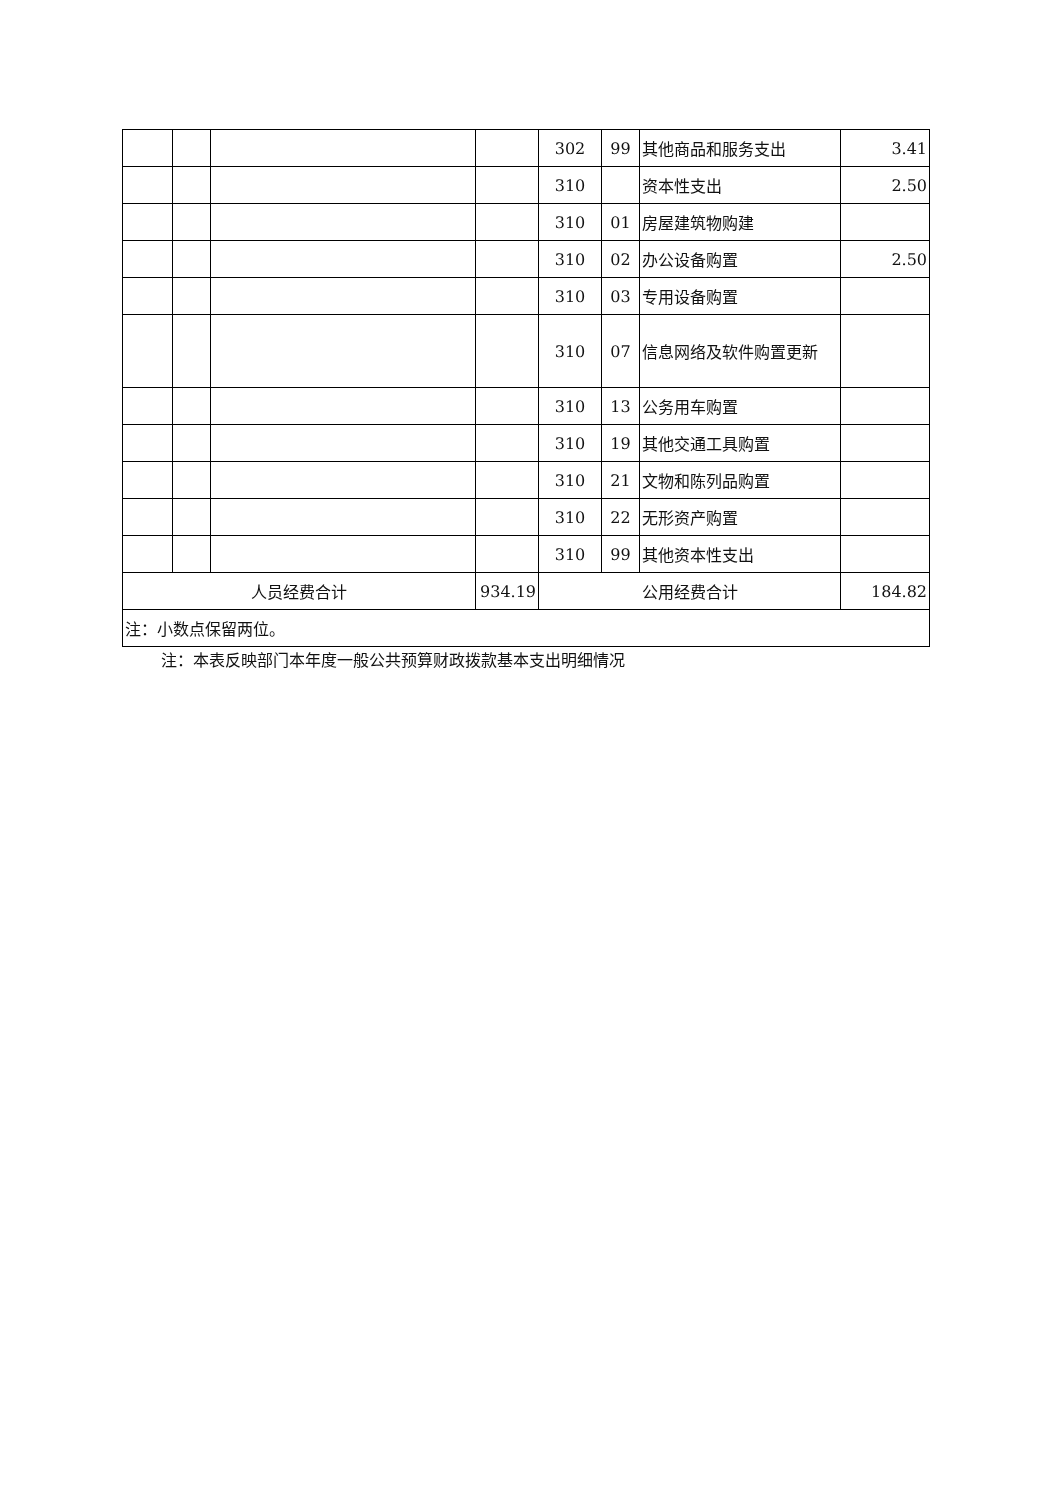| | | | | 302 | 99 | 其他商品和服务支出 | 3.41 |
| | | | | 310 | | 资本性支出 | 2.50 |
| | | | | 310 | 01 | 房屋建筑物购建 | |
| | | | | 310 | 02 | 办公设备购置 | 2.50 |
| | | | | 310 | 03 | 专用设备购置 | |
| | | | | 310 | 07 | 信息网络及软件购置更新 | |
| | | | | 310 | 13 | 公务用车购置 | |
| | | | | 310 | 19 | 其他交通工具购置 | |
| | | | | 310 | 21 | 文物和陈列品购置 | |
| | | | | 310 | 22 | 无形资产购置 | |
| | | | | 310 | 99 | 其他资本性支出 | |
| 人员经费合计 | | | 934.19 | 公用经费合计 | | | 184.82 |
| 注：小数点保留两位。 | | | | | | | |
注：本表反映部门本年度一般公共预算财政拨款基本支出明细情况